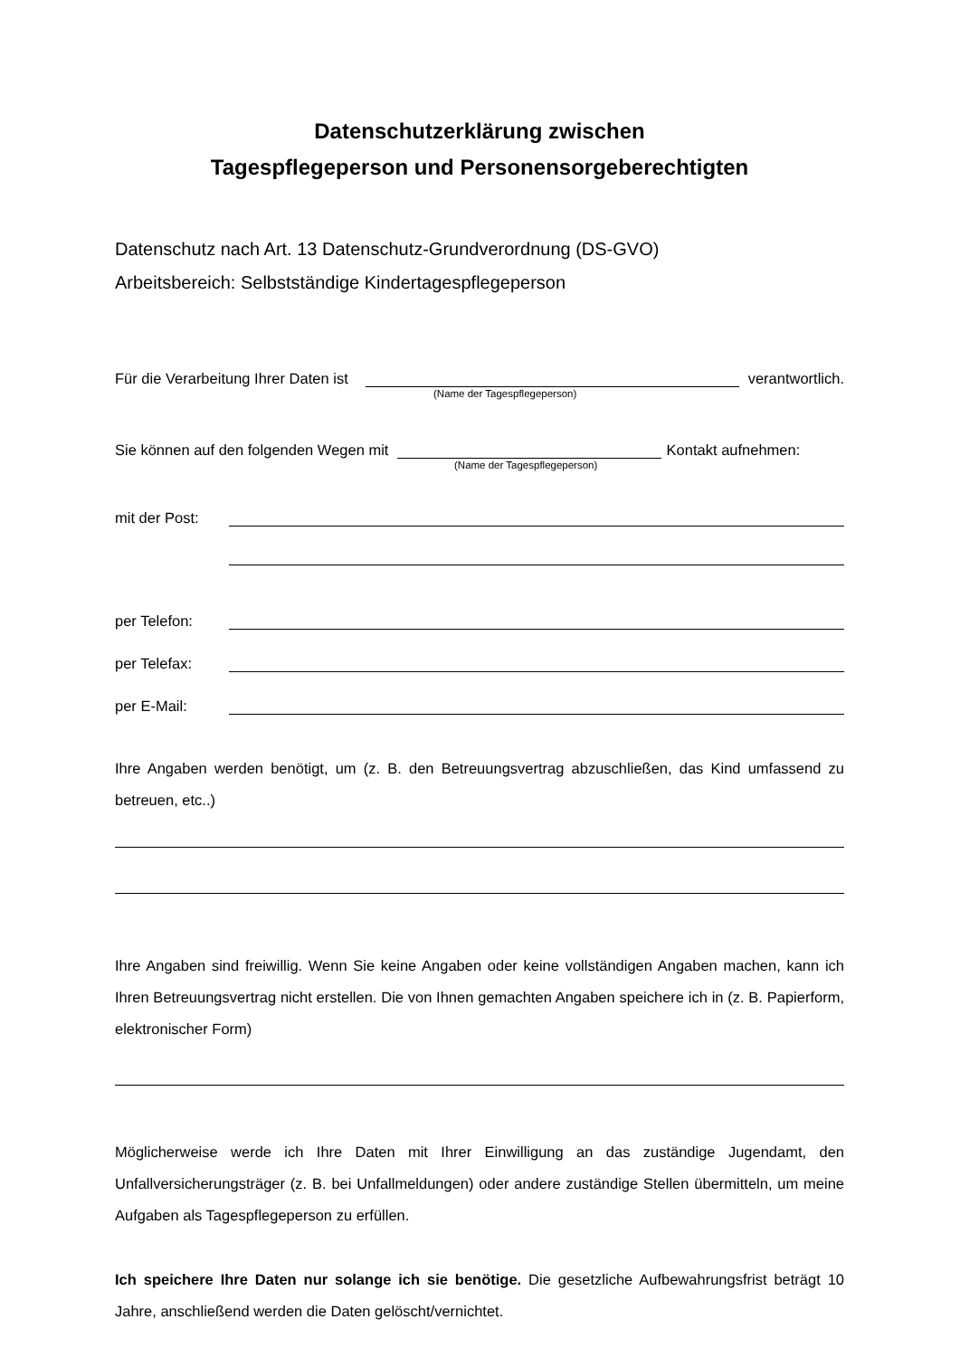Datenschutzerklärung zwischen
Tagespflegeperson und Personensorgeberechtigten
Datenschutz nach Art. 13 Datenschutz-Grundverordnung (DS-GVO)
Arbeitsbereich: Selbstständige Kindertagespflegeperson
Für die Verarbeitung Ihrer Daten ist verantwortlich.
(Name der Tagespflegeperson)
Sie können auf den folgenden Wegen mit Kontakt aufnehmen:
(Name der Tagespflegeperson)
mit der Post:
per Telefon:
per Telefax:
per E-Mail:
Ihre Angaben werden benötigt, um (z. B. den Betreuungsvertrag abzuschließen, das Kind umfassend zu betreuen, etc..)
Ihre Angaben sind freiwillig. Wenn Sie keine Angaben oder keine vollständigen Angaben machen, kann ich Ihren Betreuungsvertrag nicht erstellen. Die von Ihnen gemachten Angaben speichere ich in (z. B. Papierform, elektronischer Form)
Möglicherweise werde ich Ihre Daten mit Ihrer Einwilligung an das zuständige Jugendamt, den Unfallversicherungsträger (z. B. bei Unfallmeldungen) oder andere zuständige Stellen übermitteln, um meine Aufgaben als Tagespflegeperson zu erfüllen.
Ich speichere Ihre Daten nur solange ich sie benötige. Die gesetzliche Aufbewahrungsfrist beträgt 10 Jahre, anschließend werden die Daten gelöscht/vernichtet.